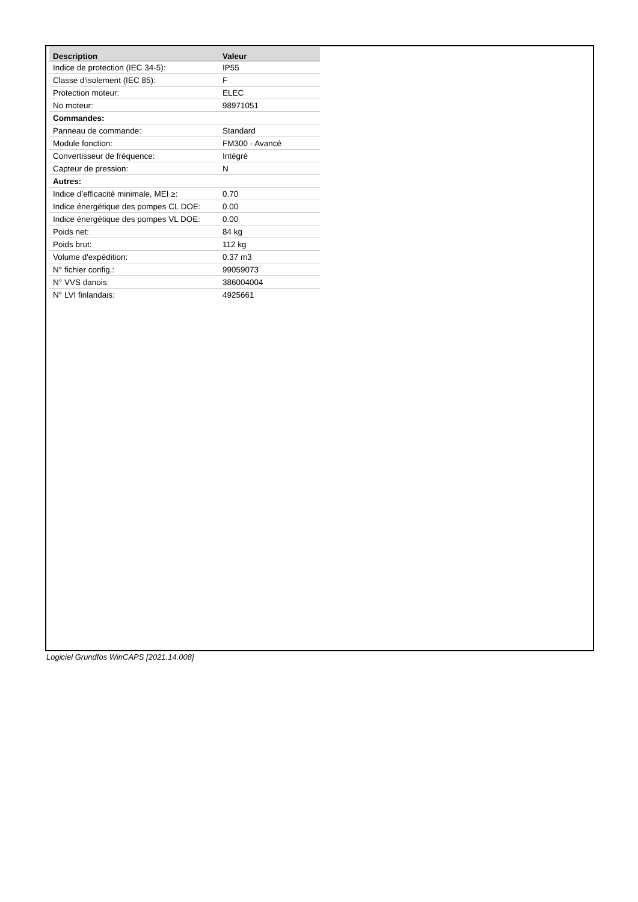| Description | Valeur |
| --- | --- |
| Indice de protection (IEC 34-5): | IP55 |
| Classe d'isolement (IEC 85): | F |
| Protection moteur: | ELEC |
| No moteur: | 98971051 |
| Commandes: | |
| Panneau de commande: | Standard |
| Module fonction: | FM300 - Avancé |
| Convertisseur de fréquence: | Intégré |
| Capteur de pression: | N |
| Autres: | |
| Indice d’efficacité minimale, MEI ≥: | 0.70 |
| Indice énergétique des pompes CL DOE: | 0.00 |
| Indice énergétique des pompes VL DOE: | 0.00 |
| Poids net: | 84 kg |
| Poids brut: | 112 kg |
| Volume d'expédition: | 0.37 m3 |
| N° fichier config.: | 99059073 |
| N° VVS danois: | 386004004 |
| N° LVI finlandais: | 4925661 |
Logiciel Grundfos WinCAPS [2021.14.008]